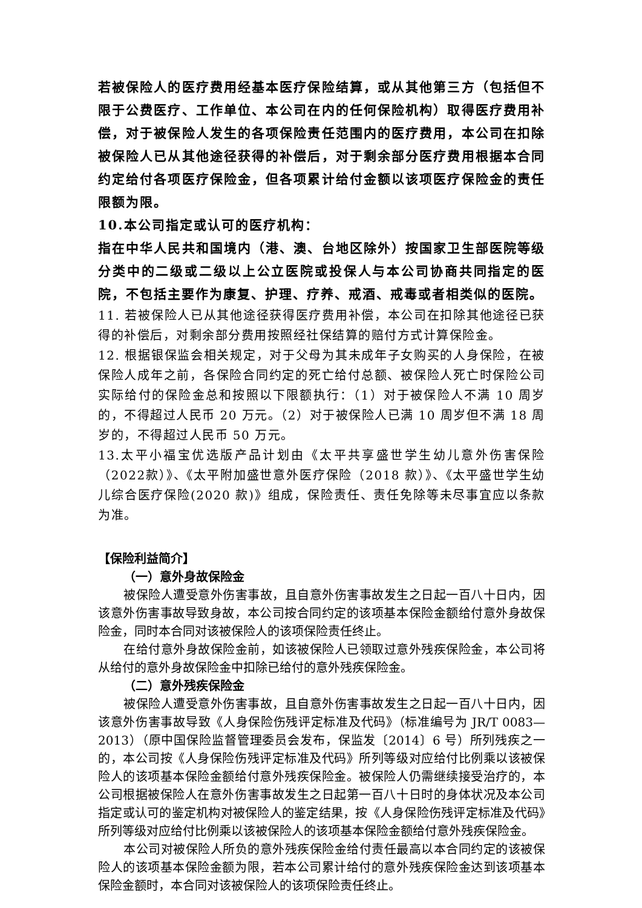若被保险人的医疗费用经基本医疗保险结算，或从其他第三方（包括但不限于公费医疗、工作单位、本公司在内的任何保险机构）取得医疗费用补偿，对于被保险人发生的各项保险责任范围内的医疗费用，本公司在扣除被保险人已从其他途径获得的补偿后，对于剩余部分医疗费用根据本合同约定给付各项医疗保险金，但各项累计给付金额以该项医疗保险金的责任限额为限。
10.本公司指定或认可的医疗机构：
指在中华人民共和国境内（港、澳、台地区除外）按国家卫生部医院等级分类中的二级或二级以上公立医院或投保人与本公司协商共同指定的医院，不包括主要作为康复、护理、疗养、戒酒、戒毒或者相类似的医院。
11. 若被保险人已从其他途径获得医疗费用补偿，本公司在扣除其他途径已获得的补偿后，对剩余部分费用按照经社保结算的赔付方式计算保险金。
12. 根据银保监会相关规定，对于父母为其未成年子女购买的人身保险，在被保险人成年之前，各保险合同约定的死亡给付总额、被保险人死亡时保险公司实际给付的保险金总和按照以下限额执行：（1）对于被保险人不满 10 周岁的，不得超过人民币 20 万元。（2）对于被保险人已满 10 周岁但不满 18 周岁的，不得超过人民币 50 万元。
13.太平小福宝优选版产品计划由《太平共享盛世学生幼儿意外伤害保险（2022款）》、《太平附加盛世意外医疗保险（2018 款）》、《太平盛世学生幼儿综合医疗保险(2020 款)》组成，保险责任、责任免除等未尽事宜应以条款为准。
【保险利益简介】
（一）意外身故保险金
被保险人遭受意外伤害事故，且自意外伤害事故发生之日起一百八十日内，因该意外伤害事故导致身故，本公司按合同约定的该项基本保险金额给付意外身故保险金，同时本合同对该被保险人的该项保险责任终止。
在给付意外身故保险金前，如该被保险人已领取过意外残疾保险金，本公司将从给付的意外身故保险金中扣除已给付的意外残疾保险金。
（二）意外残疾保险金
被保险人遭受意外伤害事故，且自意外伤害事故发生之日起一百八十日内，因该意外伤害事故导致《人身保险伤残评定标准及代码》（标准编号为 JR/T 0083—2013）（原中国保险监督管理委员会发布，保监发〔2014〕6 号）所列残疾之一的，本公司按《人身保险伤残评定标准及代码》所列等级对应给付比例乘以该被保险人的该项基本保险金额给付意外残疾保险金。被保险人仍需继续接受治疗的，本公司根据被保险人在意外伤害事故发生之日起第一百八十日时的身体状况及本公司指定或认可的鉴定机构对被保险人的鉴定结果，按《人身保险伤残评定标准及代码》所列等级对应给付比例乘以该被保险人的该项基本保险金额给付意外残疾保险金。
本公司对被保险人所负的意外残疾保险金给付责任最高以本合同约定的该被保险人的该项基本保险金额为限，若本公司累计给付的意外残疾保险金达到该项基本保险金额时，本合同对该被保险人的该项保险责任终止。